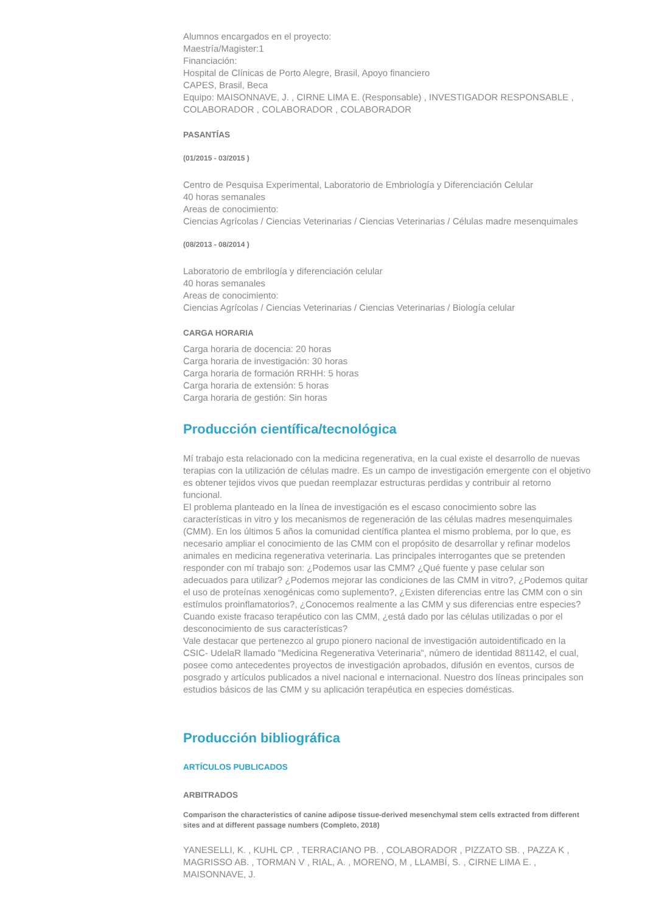Alumnos encargados en el proyecto:
Maestría/Magister:1
Financiación:
Hospital de Clínicas de Porto Alegre, Brasil, Apoyo financiero
CAPES, Brasil, Beca
Equipo: MAISONNAVE, J. , CIRNE LIMA E. (Responsable) , INVESTIGADOR RESPONSABLE , COLABORADOR , COLABORADOR , COLABORADOR
PASANTÍAS
(01/2015 - 03/2015 )
Centro de Pesquisa Experimental, Laboratorio de Embriología y Diferenciación Celular
40 horas semanales
Areas de conocimiento:
Ciencias Agrícolas / Ciencias Veterinarias / Ciencias Veterinarias / Células madre mesenquimales
(08/2013 - 08/2014 )
Laboratorio de embrilogía y diferenciación celular
40 horas semanales
Areas de conocimiento:
Ciencias Agrícolas / Ciencias Veterinarias / Ciencias Veterinarias / Biología celular
CARGA HORARIA
Carga horaria de docencia: 20 horas
Carga horaria de investigación: 30 horas
Carga horaria de formación RRHH: 5 horas
Carga horaria de extensión: 5 horas
Carga horaria de gestión: Sin horas
Producción científica/tecnológica
Mí trabajo esta relacionado con la medicina regenerativa, en la cual existe el desarrollo de nuevas terapias con la utilización de células madre. Es un campo de investigación emergente con el objetivo es obtener tejidos vivos que puedan reemplazar estructuras perdidas y contribuir al retorno funcional.
El problema planteado en la línea de investigación es el escaso conocimiento sobre las características in vitro y los mecanismos de regeneración de las células madres mesenquimales (CMM). En los últimos 5 años la comunidad científica plantea el mismo problema, por lo que, es necesario ampliar el conocimiento de las CMM con el propósito de desarrollar y refinar modelos animales en medicina regenerativa veterinaria. Las principales interrogantes que se pretenden responder con mí trabajo son: ¿Podemos usar las CMM? ¿Qué fuente y pase celular son adecuados para utilizar? ¿Podemos mejorar las condiciones de las CMM in vitro?, ¿Podemos quitar el uso de proteínas xenogénicas como suplemento?, ¿Existen diferencias entre las CMM con o sin estímulos proinflamatorios?, ¿Conocemos realmente a las CMM y sus diferencias entre especies? Cuando existe fracaso terapéutico con las CMM, ¿está dado por las células utilizadas o por el desconocimiento de sus características?
Vale destacar que pertenezco al grupo pionero nacional de investigación autoidentificado en la CSIC- UdelaR llamado "Medicina Regenerativa Veterinaria", número de identidad 881142, el cual, posee como antecedentes proyectos de investigación aprobados, difusión en eventos, cursos de posgrado y artículos publicados a nivel nacional e internacional. Nuestro dos líneas principales son estudios básicos de las CMM y su aplicación terapéutica en especies domésticas.
Producción bibliográfica
ARTÍCULOS PUBLICADOS
ARBITRADOS
Comparison the characteristics of canine adipose tissue-derived mesenchymal stem cells extracted from different sites and at different passage numbers (Completo, 2018)
YANESELLI, K. , KUHL CP. , TERRACIANO PB. , COLABORADOR , PIZZATO SB. , PAZZA K , MAGRISSO AB. , TORMAN V , RIAL, A. , MORENO, M , LLAMBÍ, S. , CIRNE LIMA E. , MAISONNAVE, J.